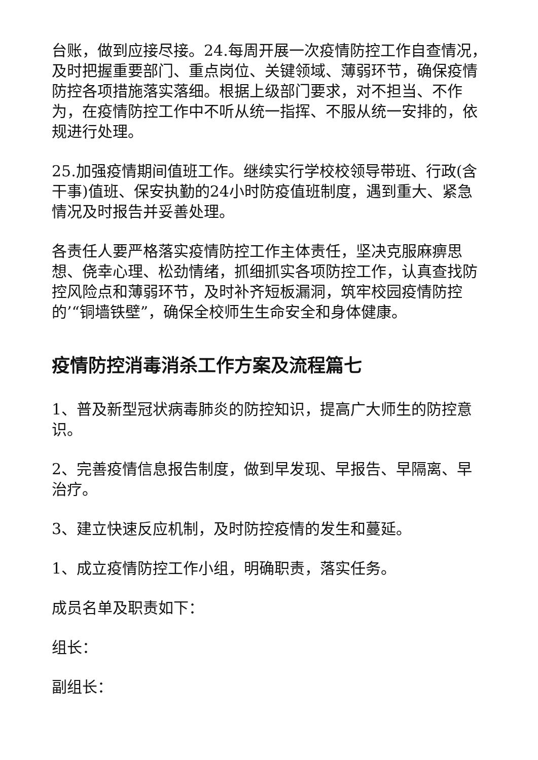台账，做到应接尽接。24.每周开展一次疫情防控工作自查情况，及时把握重要部门、重点岗位、关键领域、薄弱环节，确保疫情防控各项措施落实落细。根据上级部门要求，对不担当、不作为，在疫情防控工作中不听从统一指挥、不服从统一安排的，依规进行处理。
25.加强疫情期间值班工作。继续实行学校校领导带班、行政(含干事)值班、保安执勤的24小时防疫值班制度，遇到重大、紧急情况及时报告并妥善处理。
各责任人要严格落实疫情防控工作主体责任，坚决克服麻痹思想、侥幸心理、松劲情绪，抓细抓实各项防控工作，认真查找防控风险点和薄弱环节，及时补齐短板漏洞，筑牢校园疫情防控的’“铜墙铁壁”，确保全校师生生命安全和身体健康。
疫情防控消毒消杀工作方案及流程篇七
1、普及新型冠状病毒肺炎的防控知识，提高广大师生的防控意识。
2、完善疫情信息报告制度，做到早发现、早报告、早隔离、早治疗。
3、建立快速反应机制，及时防控疫情的发生和蔓延。
1、成立疫情防控工作小组，明确职责，落实任务。
成员名单及职责如下：
组长：
副组长：